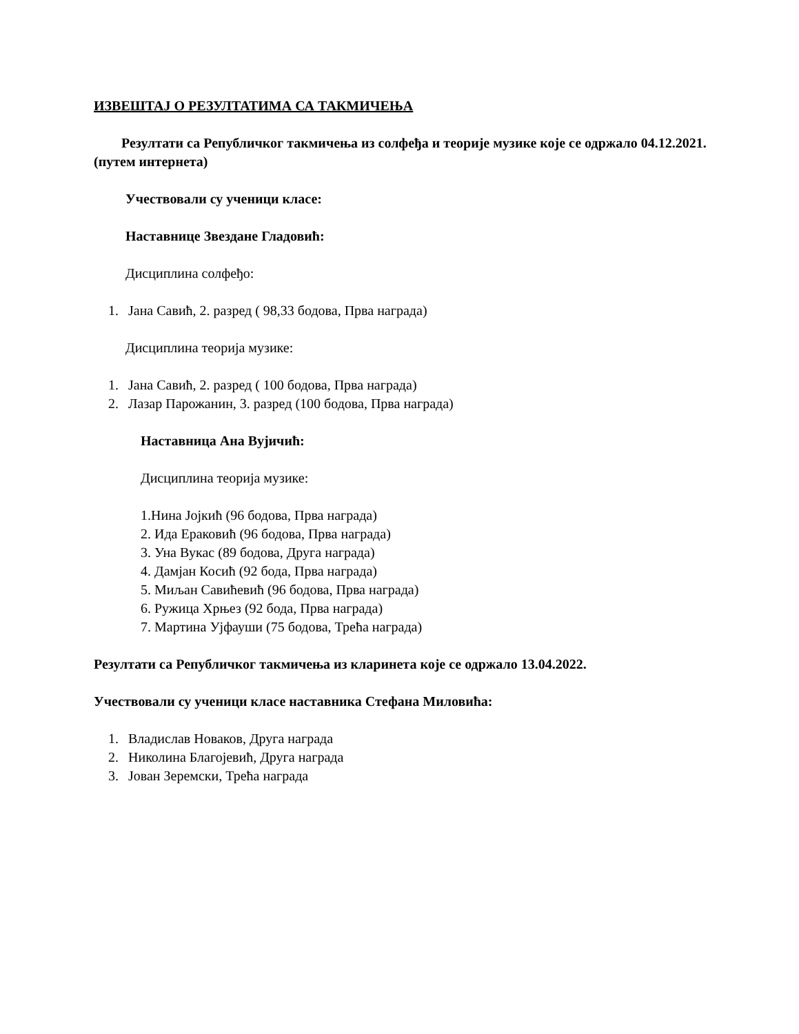ИЗВЕШТАЈ О РЕЗУЛТАТИМА СА ТАКМИЧЕЊА
Резултати са Републичког такмичења из солфеђа и теорије музике које се одржало 04.12.2021. (путем интернета)
Учествовали су ученици класе:
Наставнице Звездане Гладовић:
Дисциплина солфеђо:
1. Јана Савић, 2. разред ( 98,33 бодова, Прва награда)
Дисциплина теорија музике:
1. Јана Савић, 2. разред ( 100 бодова, Прва награда)
2. Лазар Парожанин, 3. разред (100 бодова, Прва награда)
Наставница Ана Вујичић:
Дисциплина теорија музике:
1.Нина Јојкић (96 бодова, Прва награда)
2. Ида Ераковић (96 бодова, Прва награда)
3. Уна Вукас (89 бодова, Друга награда)
4. Дамјан Косић (92 бода, Прва награда)
5. Миљан Савићевић (96 бодова, Прва награда)
6. Ружица Хрњез (92 бода, Прва награда)
7. Мартина Ујфауши (75 бодова, Трећа награда)
Резултати са Републичког такмичења из кларинета које се одржало 13.04.2022.
Учествовали су ученици класе наставника Стефана Миловића:
1. Владислав Новаков, Друга награда
2. Николина Благојевић, Друга награда
3. Јован Зеремски, Трећа награда